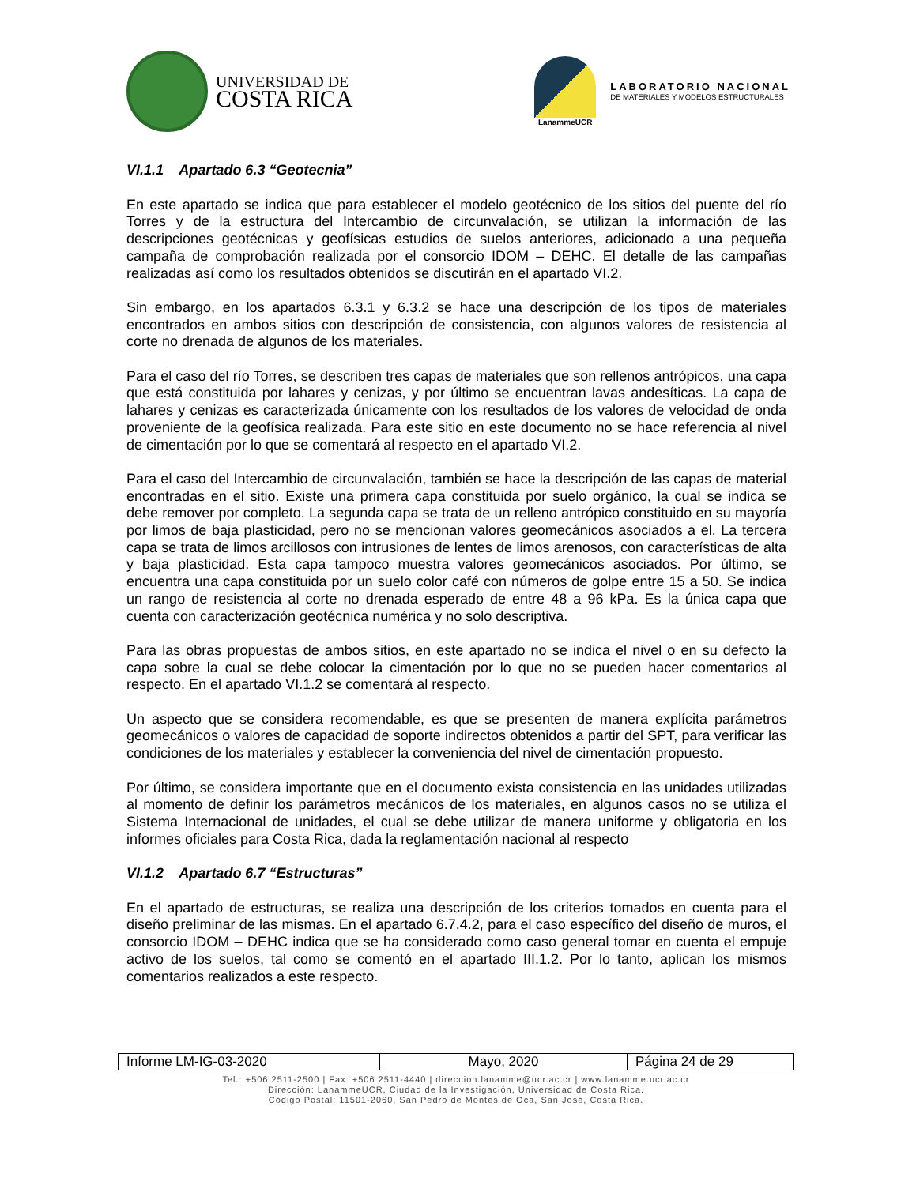UNIVERSIDAD DE
COSTA RICA
LanammeUCR
LABORATORIO NACIONAL
DE MATERIALES Y MODELOS ESTRUCTURALES
VI.1.1 Apartado 6.3 “Geotecnia”
En este apartado se indica que para establecer el modelo geotécnico de los sitios del puente del río Torres y de la estructura del Intercambio de circunvalación, se utilizan la información de las descripciones geotécnicas y geofísicas estudios de suelos anteriores, adicionado a una pequeña campaña de comprobación realizada por el consorcio IDOM – DEHC. El detalle de las campañas realizadas así como los resultados obtenidos se discutirán en el apartado VI.2.
Sin embargo, en los apartados 6.3.1 y 6.3.2 se hace una descripción de los tipos de materiales encontrados en ambos sitios con descripción de consistencia, con algunos valores de resistencia al corte no drenada de algunos de los materiales.
Para el caso del río Torres, se describen tres capas de materiales que son rellenos antrópicos, una capa que está constituida por lahares y cenizas, y por último se encuentran lavas andesíticas. La capa de lahares y cenizas es caracterizada únicamente con los resultados de los valores de velocidad de onda proveniente de la geofísica realizada. Para este sitio en este documento no se hace referencia al nivel de cimentación por lo que se comentará al respecto en el apartado VI.2.
Para el caso del Intercambio de circunvalación, también se hace la descripción de las capas de material encontradas en el sitio. Existe una primera capa constituida por suelo orgánico, la cual se indica se debe remover por completo. La segunda capa se trata de un relleno antrópico constituido en su mayoría por limos de baja plasticidad, pero no se mencionan valores geomecánicos asociados a el. La tercera capa se trata de limos arcillosos con intrusiones de lentes de limos arenosos, con características de alta y baja plasticidad. Esta capa tampoco muestra valores geomecánicos asociados. Por último, se encuentra una capa constituida por un suelo color café con números de golpe entre 15 a 50. Se indica un rango de resistencia al corte no drenada esperado de entre 48 a 96 kPa. Es la única capa que cuenta con caracterización geotécnica numérica y no solo descriptiva.
Para las obras propuestas de ambos sitios, en este apartado no se indica el nivel o en su defecto la capa sobre la cual se debe colocar la cimentación por lo que no se pueden hacer comentarios al respecto. En el apartado VI.1.2 se comentará al respecto.
Un aspecto que se considera recomendable, es que se presenten de manera explícita parámetros geomecánicos o valores de capacidad de soporte indirectos obtenidos a partir del SPT, para verificar las condiciones de los materiales y establecer la conveniencia del nivel de cimentación propuesto.
Por último, se considera importante que en el documento exista consistencia en las unidades utilizadas al momento de definir los parámetros mecánicos de los materiales, en algunos casos no se utiliza el Sistema Internacional de unidades, el cual se debe utilizar de manera uniforme y obligatoria en los informes oficiales para Costa Rica, dada la reglamentación nacional al respecto
VI.1.2 Apartado 6.7 “Estructuras”
En el apartado de estructuras, se realiza una descripción de los criterios tomados en cuenta para el diseño preliminar de las mismas. En el apartado 6.7.4.2, para el caso específico del diseño de muros, el consorcio IDOM – DEHC indica que se ha considerado como caso general tomar en cuenta el empuje activo de los suelos, tal como se comentó en el apartado III.1.2. Por lo tanto, aplican los mismos comentarios realizados a este respecto.
| Informe LM-IG-03-2020 | Mayo, 2020 | Página 24 de 29 |
Tel.: +506 2511-2500 | Fax: +506 2511-4440 | direccion.lanamme@ucr.ac.cr | www.lanamme.ucr.ac.cr
Dirección: LanammeUCR, Ciudad de la Investigación, Universidad de Costa Rica.
Código Postal: 11501-2060, San Pedro de Montes de Oca, San José, Costa Rica.